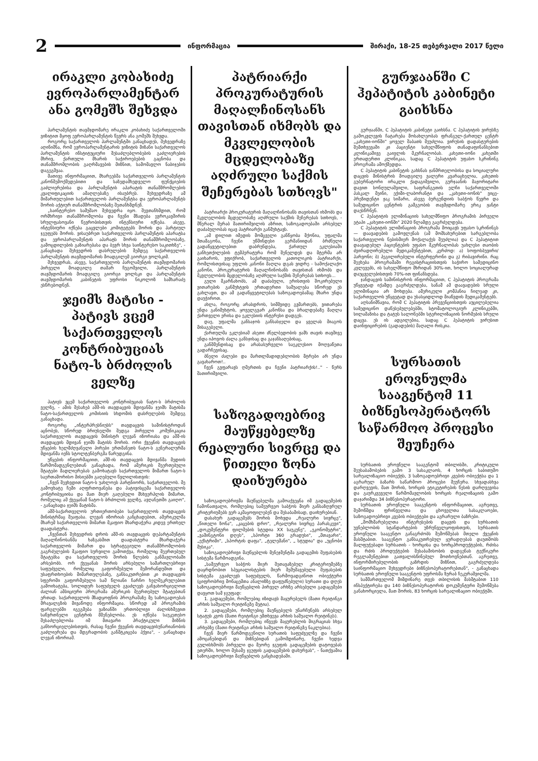2 ინფორმაცია შირაქი, 18-25 თებერვალი 2017 წელი
ირაკლი კობახიძე ევროპარლამენტარ ანა გომეშს შეხვდა
პარლამენტის თავმჯდომარე ირაკლი კობახიძე საქართველოში ვიზიტით მყოფ ევროპარლამენტის წევრს ანა გომეშს შეხვდა.
როგორც საქართველოს პარლამენტში განაცხადეს, შეხვედრაზე აღინიშნა, რომ ევროპარლამენტარის ვიზიტის მიზანი საქართველოს პარლამენტის ინსტიტუციური შესაძლებლობების გაძლიერების მხრივ, ქართული მხარის საჭიროებების გაცნობა და თანამშრომლობის გაღრმავების მიზნით, სამომავლო ნაბიჯების დაგეგმვაა.
მათივე ინფორმაციით, მხარეებმა საქართველოს პარლამენტის კანონშემოქმედებითი და საზედამხედველო ფუნქციების გაძლიერებისა და პარლამენტის აპარატის თანამშრომლების კვალიფიკაციის ამაღლებაზე ისაუბრეს. შეხვედრაზე ამ მიმართულებით საქართველოს პარლამენტსა და ევროპარლამენტს შორის აქტიურ თანამშრომლობაზე შეთანხმდნენ.
„საინტერესო სამუშაო შეხვედრა იყო. შევთანხმდით, რომ ორმხრივი თანამშრომლობა და ჩვენი მზადება ევროკავშირის სრულფასოვანი წევრობისთვის ინტენსიური იქნება. ასევე, ინტენსიური იქნება გაცვლები კომიტეტებს შორის და პარტიულ ჯგუფებს შორის. ვისაუბრეთ საქართველოს პარლამენტის აპარატსა და ევროპარლამენტის აპარატს შორის თანამშრომლობაზე, გამოცდილების გაზიარებასა და ბევრ სხვა საინტერესო საკითხზე", - განაცხადა შეხვედრის დასრულების შემდეგ საქართველოს პარლამენტის თავმჯდომარის მოადგილემ გიორგი ვოლსკიმ.
შეხვედრას, ასევე, საქართველოს პარლამენტის თავმჯდომარის პირველი მოადგილე თამარ ჩუგოშვილი, პარლამენტის თავმჯდომარის მოადგილე გიორგი ვოლსკი და პარლამენტის თავმჯდომარის კაბინეტის უფროსი ნიკოლოზ სამხარაძე ესწრებოდნენ.
ჯეიმს მატისი - პატივს ვცემ საქართველოს კონტრიბუციას ნატო-ს ბრძოლის ველზე
პატივს ვცემ საქართველოს კონტრიბუციას ნატო-ს ბრძოლის ველზე, - ამის შესახებ აშშ-ის თავდაცვის მდივანმა ჯეიმს მატისმა ნატო-საქართველოს კომისიის სხდომის დასრულების შემდეგ განაცხადა.
როგორც „ინტერპრესნიუსს" თავდაცვის სამინისტროდან აცნობეს, სწორედ ბრიუსელში შედგა პირველი კომუნიკაცია საქართველოს თავდაცვის მინისტრ ლევან იზორიასა და აშშ-ის თავდაცვის მდივან ჯეიმს მატისს შორის. ორი ქვეყნის თავდაცვის უწყების ხელმძღვანელი პირები ერთმანეთს ნატო-ს გენერალურმა მდივანმა იენს სტოლტენბერგმა წარუდგინა.
უწყების ინფორმაციით, აშშ-ის თავდაცვის მდივანმა მედიის წარმომადგენლებთან განაცხადა, რომ ამერიკის შეერთებული შტატები მადლიერებას გამოხატავს საქართველოს მიმართ ნატო-ს საერთაშორისო მისიებში გაღებული წვლილისთვის:
„ჩვენ შევხვდით ნატო-ს უახლოეს პარტნიორს, საქართველოს. მე გამოვხატე ჩემი აღფრთოვანება და პატივისცემა საქართველოს კონტრიბუციისა და მათ მიერ გაღებული მსხვერპლის მიმართ, რომელიც ამ ქვეყანამ ნატო-ს ბრძოლის ველზე, ავღანეთში გაიღო", - განაცხადა ჯეიმს მატისმა.
აშშ-საქართველოს ურთიერთობები საქართველოს თავდაცვის მინისტრმაც შეაფასა. ლევან იზორიას განცხადებით, ამერიკულმა მხარემ საქართველოს მიმართ მკაფიო მხარდაჭერა კიდევ ერთხელ დაადასტურა.
„ჩვენთან შეხვედრის დროს აშშ-ის თავდაცვის დეპარტამენტის მაღალჩინოსანმა ხაზგასმით დაადასტურა მხარდაჭერა საქართველოს მიმართ და სტრატეგიული თანამშრომლობის გაგრძელების მკაფიო სურვილი გამოთქვა, რომელიც შეერთებულ შტატებსა და საქართველოს შორის წლების განმავლობაში არსებობს. ორ ქვეყანას შორის არსებული სამართლებრივი საფუძველი, რომელიც გაფორმებული მემორანდუმით და უსაფრთხოების მიმართულებაზე, განსაკუთრებით კი თავდაცვის სფეროში გაფორმებული სამ წლიანი ჩარჩო ხელშეკრულებით გამოიხატება, სოლიდურ საფუძველს გვაძლევს განვახორციელოთ ძალიან ამბიციური პროგრამა ამერიკის შეერთებულ შტატებთან ერთად. საქართველოს მზადყოფნის პროგრამაზე მე საზოგადოებას მრავალგზის მივაწოდე ინფორმაცია. სწორედ ამ პროგრამის ფარგლებში იგეგმება ვაზიანში ერთობლივი ძალისხმევით საწვრთნელი ცენტრის მშენებლობა. ეს იქნება საუკეთესო შესაძლებლობა იმ მთავარი პრაქტიკული მიზნის განხორციელებისთვის, რასაც ჩვენი ქვეყნის თავდაცვისუნარიანობის გაძლიერება და მდგრადობის განმტკიცება ჰქვია", - განაცხადა ლევან იზორიამ.
პატრიარქი პროკურატურის მაღალჩინოსანს თავისთან იხმობს და მკვლელობის მცდელობაზე აღძრული საქმის შეჩერებას სთხოვს"
პატრიარქი პროკურატურის მაღალჩინოსანს თავისთან იხმობს და მკვლელობის მცდელობაზე აღძრული საქმის შეჩერებას სთხოვს, - მწერალ მერაბ შათირიშვილის აზრით, საზოგადოებაში არსებულ დაძაბულობას იცავ პატრიარქი განმუხტავს.
„ამ დილით იმედის მომცველი განწყობა მქონია, უფალმა შთამაგონა, ჩვენი უწმინდესი გერმანიიდან ბრძნული გადაწყვეტილებით დაბრუნდება, ქართულ ეკლესიაში განხეთქილების ტემპერატურა რომ შენელდეს და მტერმა არ გაიხაროს, ვფიქრობ, საქართველოს კათოლიკოს პატრიარქი, რომლისთვისაც უფლის კანონი მაღლა დგას ვიდრე - სამოქალაქო კანონი, პროკურატურის მაღალჩინოსანს თავისთან იხმობს და მკვლელობის მცდელობაზე აღძრული საქმის შეჩერებას სთხოვს...
გული მკარნახობს, ამ დაძაბული, ერისთვის შოკირებული ვითარების განმუხტვის ერთადერთი საშუალება სწორედ ეს გახლავთ, და ამ გადაწყვეტილებას საზოგადოებამაც მხარი უნდა დაუჭიროთ.
ახლა, როგორც არასდროს, სიმშვიდე გვმართებს, ვითარება უნდა განიმუხტოს, ყოველგვარ კანონსა და ბრალდებაზე მაღლა ქართველი ერისა და ეკლესიის ინტერესი დადგეს.
დაე, უფალმა განსაჯოს განსასჯელი და ყველას მიაგოს მისაგებელი.
ქართულმა ეკლესიამ ასეთი ძნელბედობის ჟამს თავის თავშივე უნდა იპოვოს ძალა განსჯისაც და გაჯანსაღებისაც,
განშმენდისაც და არასასურველი საეკლესიო მოღვაწეთა გადარჩევისაც.
ბნელი ძალები და მართლმადიდებლობის მტრები არ უნდა გავახაროთ!..
ჩვენ გვფარავს ღმერთის და ჩვენი პატრიარქის!.." - წერს შათირიშვილი.
საზოგადოებრივ მაუწყებელზე რეალური სივრცე და წითელი ზონა დაიხურება
საზოგადოებრივმა მაუწყებელმა გამოაქვეყნა იმ გადაცემების ჩამონათვალი, რომლებიც სამეურვეო საბჭოს მიერ განსაზღვრულ კრიტერიუმებს ვერ აკმაყოფილებენ და შესაბამისად, დაიხურებიან.
დასახურ გადაცემებს შორის მოხვდა „რეალური სივრცე", „წითელი ზონა", „კაცების დრო", „რეალური სივრცე პარასკევი", „დოკუმენტური ფილმების სტუდია XX საუკუნე", „ეკონომეტრი", „ვაშინგტონი დღეს", „სპორტი 360 გრადუსი", „მთავარი", „ექსტრიმი", „სპორტის დაფა", „ტელემანი", „ სტუდია" და „უცნობი მუსიკა".
საზოგადოებრივი მაუწყებლის მენეჯმენტმა გადაცემის შეფასების სისტემა წარმოადგინა.
„სამეურვეო საბჭოს მიერ შეთავაზებულ კრიტერიუმებზე დაყრდნობით სპეციალისტების მიერ შემუშავებული შეფასების სისტემა გვაძლევს საფუძველს, წარმოვადგინოთ ობიექტური (ციფრობრივ მონაცემთა ანალიზზე დაფუძნებული) სურათი და დღეს საზოგადოებრივი მაუწყებლის პირველ არხზე არსებული გადაცემები დავყოთ სამ ჯგუფად:
1. გადაცემები, რომლებიც იზიდავს მაყურებელს (მათი რეიტინგი არხის საშუალო რეიტინგზე მეტია).
2. გადაცემები, რომლებიც მაუწყებელს უნარჩუნებს არსებულ სტატუს კვოს (მათი რეიტინგი ემთხვევა არხის საშუალო რეიტინგს).
3. გადაცემები, რომლებიც იწვევს მაყურებლის მიგრაციას სხვა არხებზე (მათი რეიტინგი არხის საშუალო რეიტინგზე ნაკლებია).
ჩვენ მიერ წარმოდგენილი სურათის საფუძველზე და ჩვენი ამოცანებიდან და მიზნებიდან გამომდინარე, ჩვენი ხედვა გულისხმობს პირველი და მეორე ჯგუფის გადაცემების დატოვებას ეთერში, ხოლო მესამე ჯგუფის გადაცემების დახურვას", - ნათქვამია საზოგადოებრივი მაუწყებლის განცხადებაში.
გურჯაანში C ჰეპატიტის კაბინეტი გაიხსნა
გურჯაანში, C ჰეპატიტის კაბინეტი გაიხსნა. C ჰეპატიტის ვირუსზე გამოკვლევის ჩატარება მოსახლეობას ფრანგულ-ქართულ ცენტრ „კახეთი-იონში" ყოველ შაბათს შეუძლია. ვირუსის დადასტურების შემთხვევაში კი პაციენტი სახელმწიფოს თანადაფინანსებით კლინიკაშივე გაივლის მკურნალობას. კახეთი-იონი კახეთში ერთადერთი კლინიკაა, სადაც C ჰეპატიტის უფასო სკრინინგ პროგრამა ამოქმედდა.
C ჰეპატიტის კაბინეტის გახსნას ჯანმრთელობისა და სოციალური დაცვის მინისტრის მოადგილე ვალერი კვარაცხელია, კახეთის გუბერნატორი ირაკლი ქადაგიშვილი, გურჯაანის მაჟორიტარი დავით სონღულაშვილი, საფრანგეთის ელჩი საქართველოში პასკალ მეინი, ექიმი-ლაბორანტი და „კახეთი-იონის" ვიცე-პრეზიდენტი ჟაკ სიმარი, ასევე ბურგუნდიის საბჭოს წევრი და სამედიცინო ცენტრის გამგეობის თავმჯდომარე ერიკ ჟანტი დაესწრნენ.
C ჰეპატიტის ელიმინაციის სახელმწიფო პროგრამის პირველი ეტაპი „კახეთი-იონში" 2020 წლამდე გაგრძელდება.
C ჰეპატიტის ელიმინაციის პროგრამა მოიცავს უფასო სკრინინგს — დაავადების გამოვლენას (ამ მომსახურებით სარგებლობა საქართველოს ნებისმიერ მოქალაქეს შეუძლია) და C ჰეპატიტით დაავადებულ პაციენტების უფასო მკურნალობას უახლესი თაობის ძვირადღირებული მედიკამენტებით, კერძოდ: ა) სოფოსბუვირი/ჰარვონი; ბ) პეგილირებული ინტერფერონი და გ) რიბავირინი. რაც შეეხება პროგრამაში რეგისტრაციისთვის საჭირო სამედიცინო კვლევებს, ის სახელმწიფო მხრიდან 30%-ით, ხოლო სოციალურად დაუცველებისთვის 70%-ით ფინანსდება.
ჯანდაცვის სამინისტროს ინფორმაციით, C ჰეპატიტის პროგრამა უწყვეტად იქამდე გაგრძელდება, სანამ ამ დაავადების სრული ელიმინაცია არ მოხდება. ამერიკული კომპანია ჩილეად კი, საქართველოს უწყვეტად და უსასყიდლოდ მიაწვდის მედიკამენტებს.
აღსანიშნავია, რომ C ჰეპატიტის პრევენციისთვის აუცილებელია სამედიცინო დაწესებულებებში, სტომატოლოგიურ კლინიკებში, სილამაზისა და ტატუს სალონებში სტერილიზაციის ნორმების სრული დაცვა. ეს ის ადგილებია, სადაც C ჰეპატიტის ვირუსით დაინფიცირების (გადადების) მაღალი რისკია.
სურსათის ეროვნულმა სააგენტომ 11 ბიზნესოპერატორს საწარმოო პროცესი შეუჩერა
სურსათის ეროვნული სააგენტომ თბილისში, კრიტიკული შეუსაბამობების გამო 3 სასაკლაოს, 4 ხორცის საბითუმო სარეალიზაციო ობიექტს, 3 საზოგადოებრივი კვების ობიექტსა და 1 აგრარულ ბაზარს საწარმოო პროცესი შეუჩერა. სხვადასხვა დარღვევის, მათ შორის, ხორცის ეტიკეტირების წესის დარღვევისა და გაურკვეველი წარმომავლობის ხორცის რეალიზაციის გამო დაჯარიმდა 34 ბიზნესოპერატორი.
სურსათის ეროვნული სააგენტოს ინფორმაციით, აგრეთვე, შემოწმდა ფრინველთა და ცხოველთა სასაკლაოები, საზოგადოებრივი კვების ობიექტები და აგრარული ბაზრები.
„მომხმარებელთა ინტერესების დაცვის და სურსათის უვნებლობის სტანდარტების უზრუნველყოფისთვის, სურსათის ეროვნული სააგენტო განაგრძობს შემოწმებას მთელი ქვეყნის მასშტაბით. სააგენტო განსაკუთრებულ ყურადღებას დაუთმობს მალფუჭებადი სურსათის - ხორცისა და ხორცპროდუქტების, რძისა და რძის პროდუქტების შესაბამისობის დადგენას ტექნიკური რეგლამენტებით გათვალისწინებულ მოთხოვნებთან. აგრეთვე, ინფორმირებულობის გაზრდის მიზნით, გაგრძელდება საინფორმაციო შეხვედრები ბიზნესოპერატორებთან", - განაცხადა სურსათის ეროვნული სააგენტოს უფროსმა ზურაბ ჩეკურაშვილმა.
სამმართველომ მიმდინარე თვეს თბილისის მასშტაბით 110 ინსპექტირება და 140 ბიზნესოპერატორის დოკუმენტური შემოწმება განახორციელა, მათ შორის, 83 ხორცის სარეალიზაციო ობიექტში.